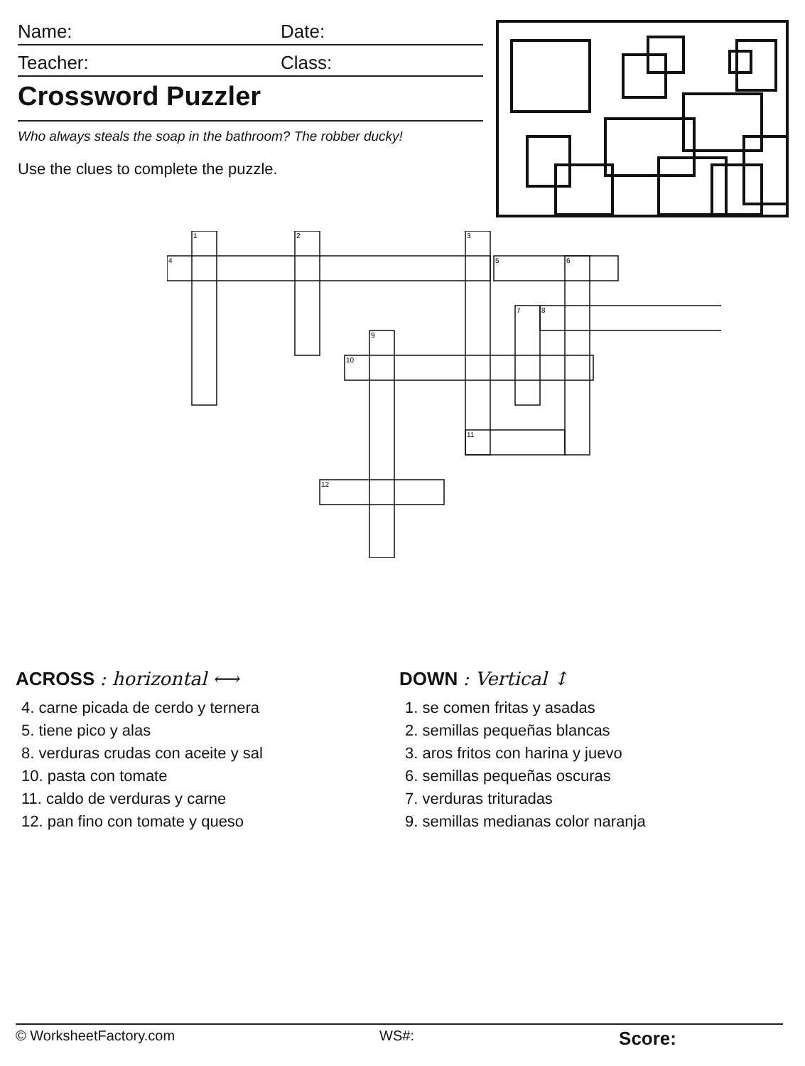Name:
Date:
Teacher:
Class:
Crossword Puzzler
Who always steals the soap in the bathroom? The robber ducky!
Use the clues to complete the puzzle.
1
2
3
4
5
6
7
8
9
10
11
12
ACROSS : horizontal ⟷
4. carne picada de cerdo y ternera
5. tiene pico y alas
8. verduras crudas con aceite y sal
10. pasta con tomate
11. caldo de verduras y carne
12. pan fino con tomate y queso
DOWN : Vertical ↕
1. se comen fritas y asadas
2. semillas pequeñas blancas
3. aros fritos con harina y juevo
6. semillas pequeñas oscuras
7. verduras trituradas
9. semillas medianas color naranja
© WorksheetFactory.com WS#: Score: